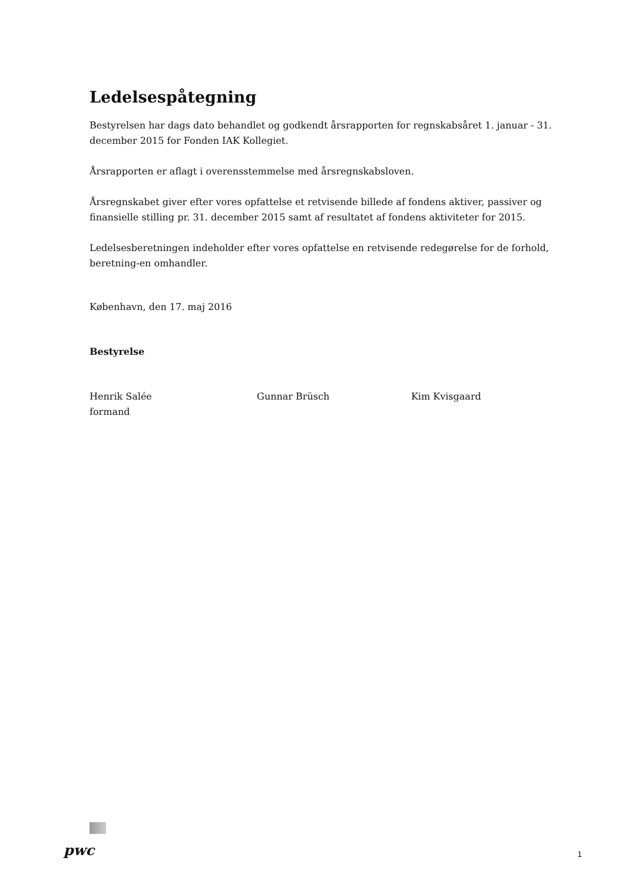Ledelsespåtegning
Bestyrelsen har dags dato behandlet og godkendt årsrapporten for regnskabsåret 1. januar - 31. december 2015 for Fonden IAK Kollegiet.
Årsrapporten er aflagt i overensstemmelse med årsregnskabsloven.
Årsregnskabet giver efter vores opfattelse et retvisende billede af fondens aktiver, passiver og finansielle stilling pr. 31. december 2015 samt af resultatet af fondens aktiviteter for 2015.
Ledelsesberetningen indeholder efter vores opfattelse en retvisende redegørelse for de forhold, beretning-en omhandler.
København, den 17. maj 2016
Bestyrelse
Henrik Salée
formand
Gunnar Brüsch Kim Kvisgaard
pwc 1